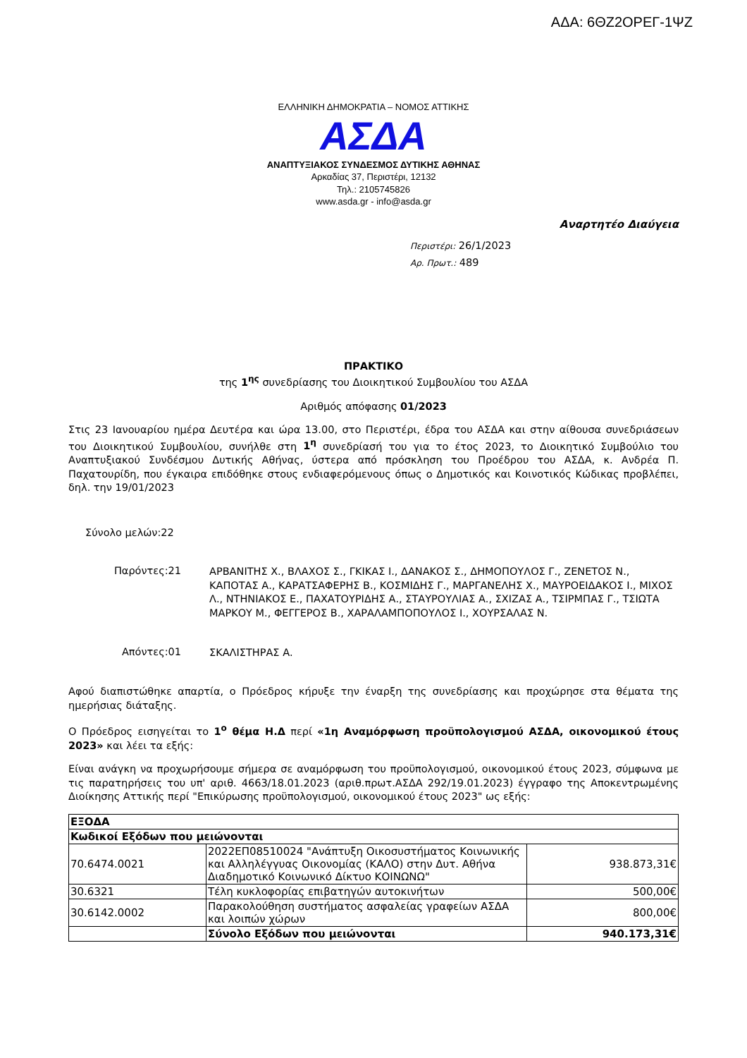ΑΔΑ: 6ΘΖ2ΟΡΕΓ-1ΨΖ
ΕΛΛΗΝΙΚΗ ΔΗΜΟΚΡΑΤΙΑ – ΝΟΜΟΣ ΑΤΤΙΚΗΣ
ΑΣΔΑ
ΑΝΑΠΤΥΞΙΑΚΟΣ ΣΥΝΔΕΣΜΟΣ ΔΥΤΙΚΗΣ ΑΘΗΝΑΣ
Αρκαδίας 37, Περιστέρι, 12132
Τηλ.: 2105745826
www.asda.gr - info@asda.gr
Αναρτητέο Διαύγεια
Περιστέρι: 26/1/2023
Αρ. Πρωτ.: 489
ΠΡΑΚΤΙΚΟ
της 1<sup>ης</sup> συνεδρίασης του Διοικητικού Συμβουλίου του ΑΣΔΑ
Αριθμός απόφασης 01/2023
Στις 23 Ιανουαρίου ημέρα Δευτέρα και ώρα 13.00, στο Περιστέρι, έδρα του ΑΣΔΑ και στην αίθουσα συνεδριάσεων του Διοικητικού Συμβουλίου, συνήλθε στη 1<sup>η</sup> συνεδρίασή του για το έτος 2023, το Διοικητικό Συμβούλιο του Αναπτυξιακού Συνδέσμου Δυτικής Αθήνας, ύστερα από πρόσκληση του Προέδρου του ΑΣΔΑ, κ. Ανδρέα Π. Παχατουρίδη, που έγκαιρα επιδόθηκε στους ενδιαφερόμενους όπως ο Δημοτικός και Κοινοτικός Κώδικας προβλέπει, δηλ. την 19/01/2023
Σύνολο μελών:22
Παρόντες:21
ΑΡΒΑΝΙΤΗΣ Χ., ΒΛΑΧΟΣ Σ., ΓΚΙΚΑΣ Ι., ΔΑΝΑΚΟΣ Σ., ΔΗΜΟΠΟΥΛΟΣ Γ., ΖΕΝΕΤΟΣ Ν., ΚΑΠΟΤΑΣ Α., ΚΑΡΑΤΣΑΦΕΡΗΣ Β., ΚΟΣΜΙΔΗΣ Γ., ΜΑΡΓΑΝΕΛΗΣ Χ., ΜΑΥΡΟΕΙΔΑΚΟΣ Ι., ΜΙΧΟΣ Λ., ΝΤΗΝΙΑΚΟΣ Ε., ΠΑΧΑΤΟΥΡΙΔΗΣ Α., ΣΤΑΥΡΟΥΛΙΑΣ Α., ΣΧΙΖΑΣ Α., ΤΣΙΡΜΠΑΣ Γ., ΤΣΙΩΤΑ ΜΑΡΚΟΥ Μ., ΦΕΓΓΕΡΟΣ Β., ΧΑΡΑΛΑΜΠΟΠΟΥΛΟΣ Ι., ΧΟΥΡΣΑΛΑΣ Ν.
Απόντες:01
ΣΚΑΛΙΣΤΗΡΑΣ Α.
Αφού διαπιστώθηκε απαρτία, ο Πρόεδρος κήρυξε την έναρξη της συνεδρίασης και προχώρησε στα θέματα της ημερήσιας διάταξης.
Ο Πρόεδρος εισηγείται το 1<sup>ο</sup> θέμα Η.Δ περί «1η Αναμόρφωση προϋπολογισμού ΑΣΔΑ, οικονομικού έτους 2023» και λέει τα εξής:
Είναι ανάγκη να προχωρήσουμε σήμερα σε αναμόρφωση του προϋπολογισμού, οικονομικού έτους 2023, σύμφωνα με τις παρατηρήσεις του υπ' αριθ. 4663/18.01.2023 (αριθ.πρωτ.ΑΣΔΑ 292/19.01.2023) έγγραφο της Αποκεντρωμένης Διοίκησης Αττικής περί "Επικύρωσης προϋπολογισμού, οικονομικού έτους 2023" ως εξής:
| ΕΞΟΔΑ | | |
| Κωδικοί Εξόδων που μειώνονται | | |
| 70.6474.0021 | 2022ΕΠ08510024 "Ανάπτυξη Οικοσυστήματος Κοινωνικής και Αλληλέγγυας Οικονομίας (ΚΑΛΟ) στην Δυτ. Αθήνα Διαδημοτικό Κοινωνικό Δίκτυο ΚΟΙΝΩΝΩ" | 938.873,31€ |
| 30.6321 | Τέλη κυκλοφορίας επιβατηγών αυτοκινήτων | 500,00€ |
| 30.6142.0002 | Παρακολούθηση συστήματος ασφαλείας γραφείων ΑΣΔΑ και λοιπών χώρων | 800,00€ |
| | Σύνολο Εξόδων που μειώνονται | 940.173,31€ |